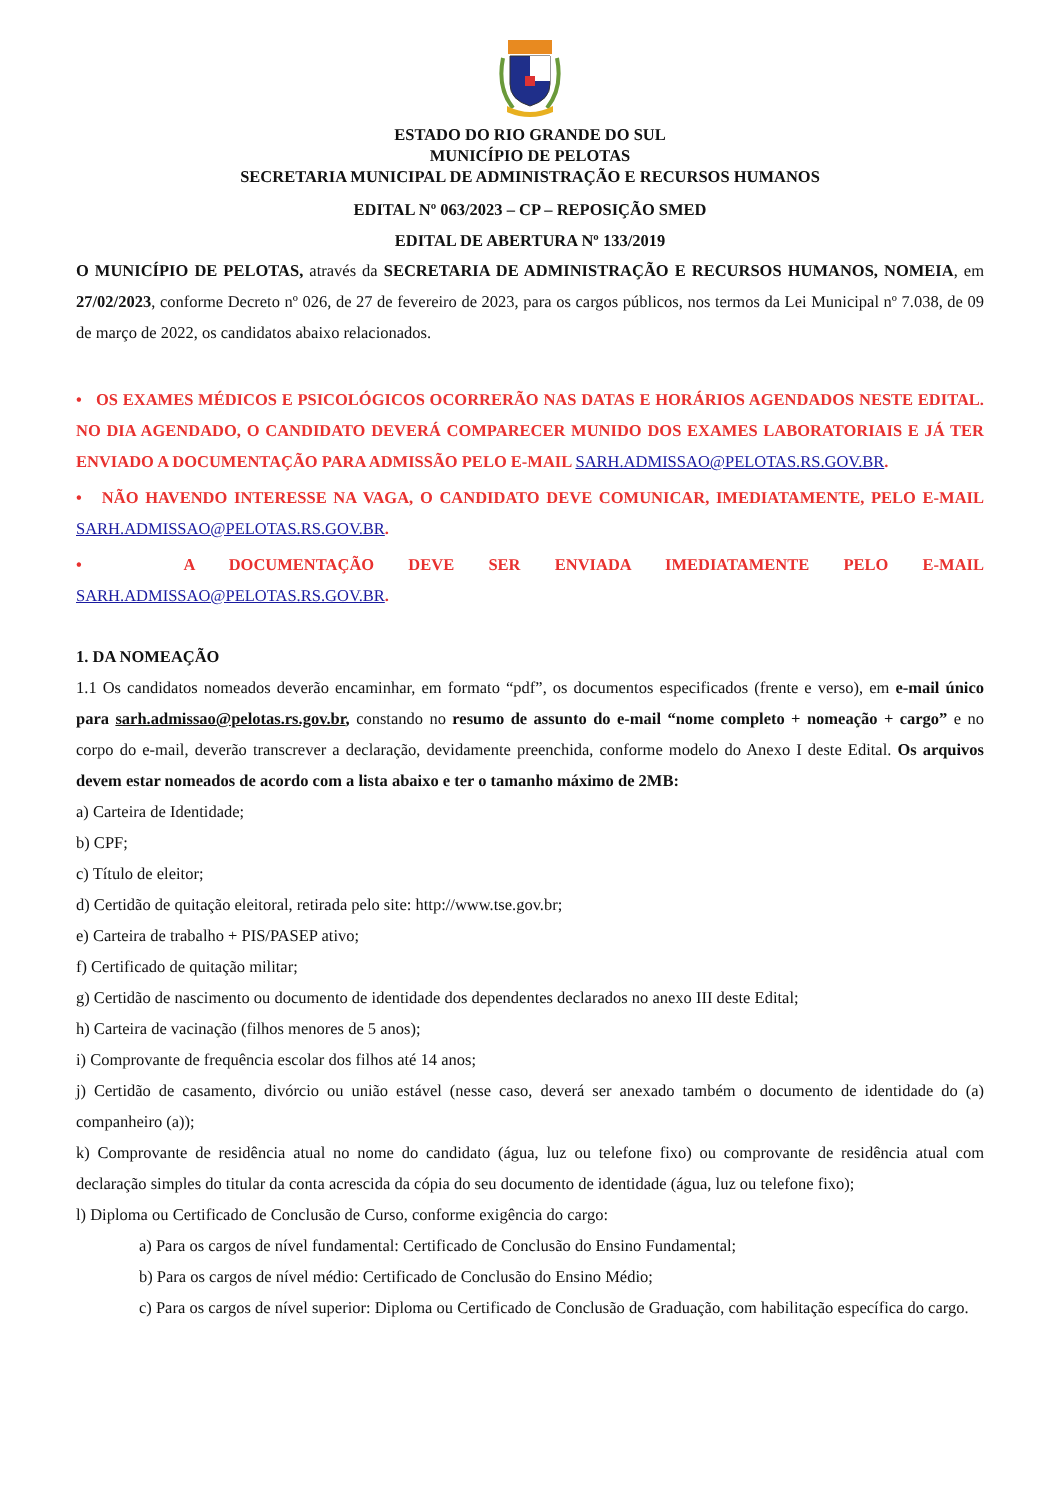ESTADO DO RIO GRANDE DO SUL
MUNICÍPIO DE PELOTAS
SECRETARIA MUNICIPAL DE ADMINISTRAÇÃO E RECURSOS HUMANOS
EDITAL Nº 063/2023 – CP – REPOSIÇÃO SMED
EDITAL DE ABERTURA Nº 133/2019
O MUNICÍPIO DE PELOTAS, através da SECRETARIA DE ADMINISTRAÇÃO E RECURSOS HUMANOS, NOMEIA, em 27/02/2023, conforme Decreto nº 026, de 27 de fevereiro de 2023, para os cargos públicos, nos termos da Lei Municipal nº 7.038, de 09 de março de 2022, os candidatos abaixo relacionados.
• OS EXAMES MÉDICOS E PSICOLÓGICOS OCORRERÃO NAS DATAS E HORÁRIOS AGENDADOS NESTE EDITAL. NO DIA AGENDADO, O CANDIDATO DEVERÁ COMPARECER MUNIDO DOS EXAMES LABORATORIAIS E JÁ TER ENVIADO A DOCUMENTAÇÃO PARA ADMISSÃO PELO E-MAIL SARH.ADMISSAO@PELOTAS.RS.GOV.BR.
• NÃO HAVENDO INTERESSE NA VAGA, O CANDIDATO DEVE COMUNICAR, IMEDIATAMENTE, PELO E-MAIL SARH.ADMISSAO@PELOTAS.RS.GOV.BR.
• A DOCUMENTAÇÃO DEVE SER ENVIADA IMEDIATAMENTE PELO E-MAIL SARH.ADMISSAO@PELOTAS.RS.GOV.BR.
1. DA NOMEAÇÃO
1.1 Os candidatos nomeados deverão encaminhar, em formato “pdf”, os documentos especificados (frente e verso), em e-mail único para sarh.admissao@pelotas.rs.gov.br, constando no resumo de assunto do e-mail “nome completo + nomeação + cargo” e no corpo do e-mail, deverão transcrever a declaração, devidamente preenchida, conforme modelo do Anexo I deste Edital. Os arquivos devem estar nomeados de acordo com a lista abaixo e ter o tamanho máximo de 2MB:
a) Carteira de Identidade;
b) CPF;
c) Título de eleitor;
d) Certidão de quitação eleitoral, retirada pelo site: http://www.tse.gov.br;
e) Carteira de trabalho + PIS/PASEP ativo;
f) Certificado de quitação militar;
g) Certidão de nascimento ou documento de identidade dos dependentes declarados no anexo III deste Edital;
h) Carteira de vacinação (filhos menores de 5 anos);
i) Comprovante de frequência escolar dos filhos até 14 anos;
j) Certidão de casamento, divórcio ou união estável (nesse caso, deverá ser anexado também o documento de identidade do (a) companheiro (a));
k) Comprovante de residência atual no nome do candidato (água, luz ou telefone fixo) ou comprovante de residência atual com declaração simples do titular da conta acrescida da cópia do seu documento de identidade (água, luz ou telefone fixo);
l) Diploma ou Certificado de Conclusão de Curso, conforme exigência do cargo:
a) Para os cargos de nível fundamental: Certificado de Conclusão do Ensino Fundamental;
b) Para os cargos de nível médio: Certificado de Conclusão do Ensino Médio;
c) Para os cargos de nível superior: Diploma ou Certificado de Conclusão de Graduação, com habilitação específica do cargo.